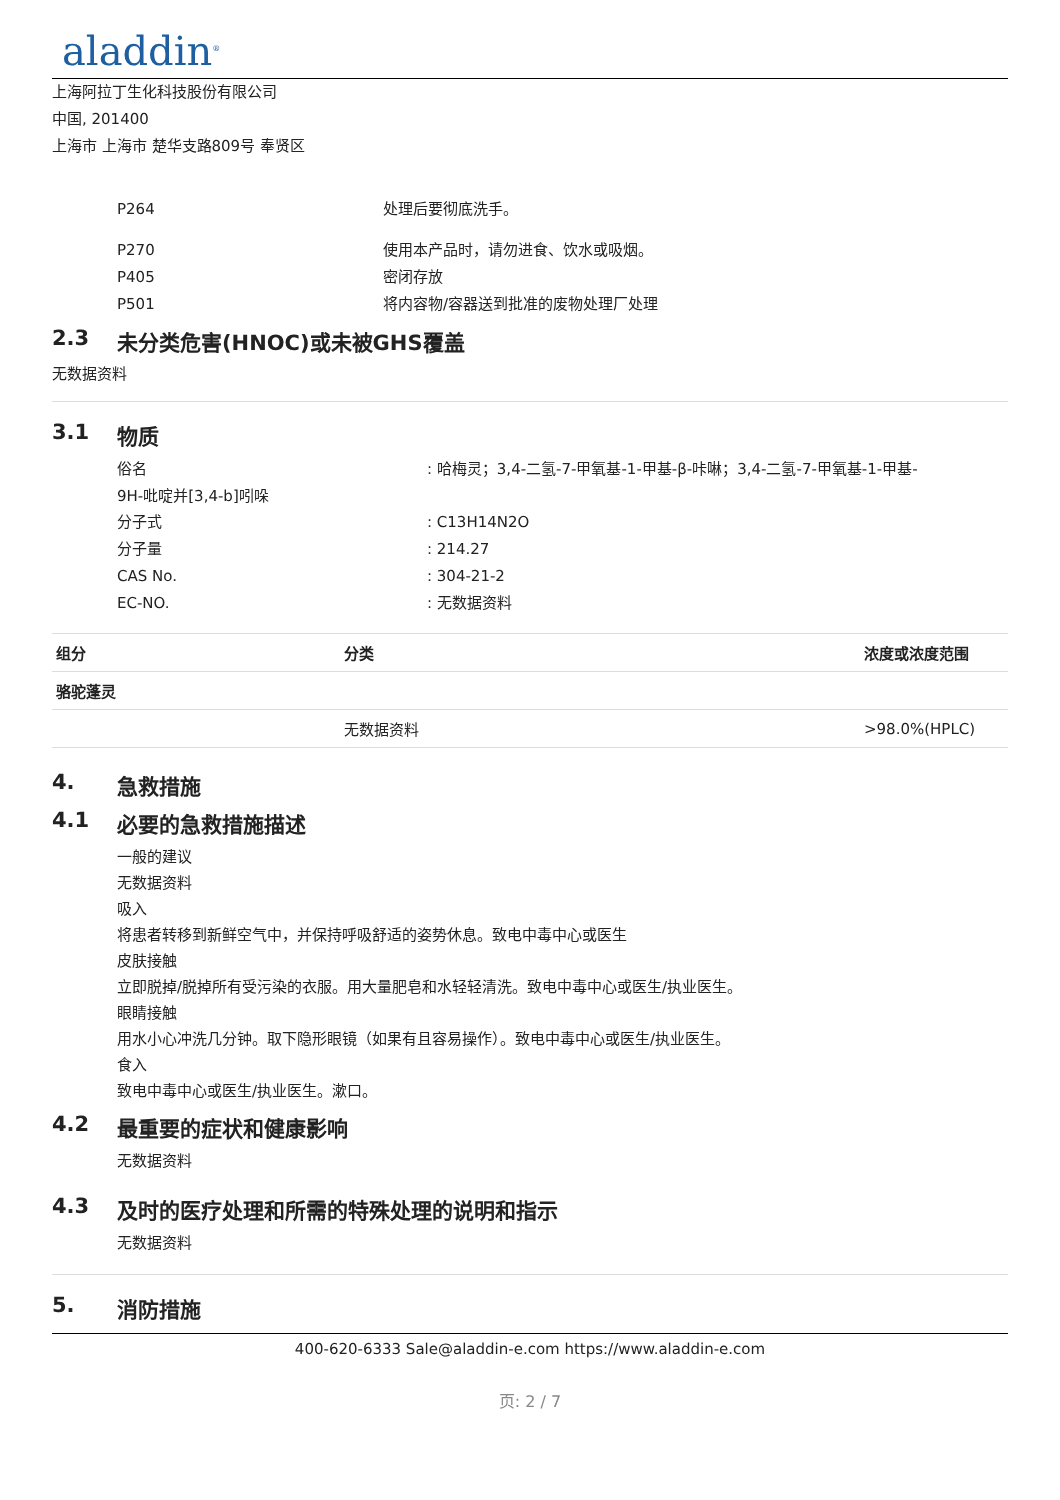aladdin<sup>®</sup>
上海阿拉丁生化科技股份有限公司
中国, 201400
上海市 上海市 楚华支路809号 奉贤区
P264 处理后要彻底洗手。
P270 使用本产品时，请勿进食、饮水或吸烟。
P405 密闭存放
P501 将内容物/容器送到批准的废物处理厂处理
2.3 未分类危害(HNOC)或未被GHS覆盖
无数据资料
3.1 物质
俗名 : 哈梅灵；3,4-二氢-7-甲氧基-1-甲基-β-咔啉；3,4-二氢-7-甲氧基-1-甲基-
9H-吡啶并[3,4-b]吲哚
分子式 : C13H14N2O
分子量 : 214.27
CAS No. : 304-21-2
EC-NO. : 无数据资料
| 组分 | 分类 | 浓度或浓度范围 |
| --- | --- | --- |
| 骆驼蓬灵 | | |
| | 无数据资料 | >98.0%(HPLC) |
4. 急救措施
4.1 必要的急救措施描述
一般的建议
无数据资料
吸入
将患者转移到新鲜空气中，并保持呼吸舒适的姿势休息。致电中毒中心或医生
皮肤接触
立即脱掉/脱掉所有受污染的衣服。用大量肥皂和水轻轻清洗。致电中毒中心或医生/执业医生。
眼睛接触
用水小心冲洗几分钟。取下隐形眼镜（如果有且容易操作）。致电中毒中心或医生/执业医生。
食入
致电中毒中心或医生/执业医生。漱口。
4.2 最重要的症状和健康影响
无数据资料
4.3 及时的医疗处理和所需的特殊处理的说明和指示
无数据资料
5. 消防措施
400-620-6333 Sale@aladdin-e.com https://www.aladdin-e.com
页: 2 / 7